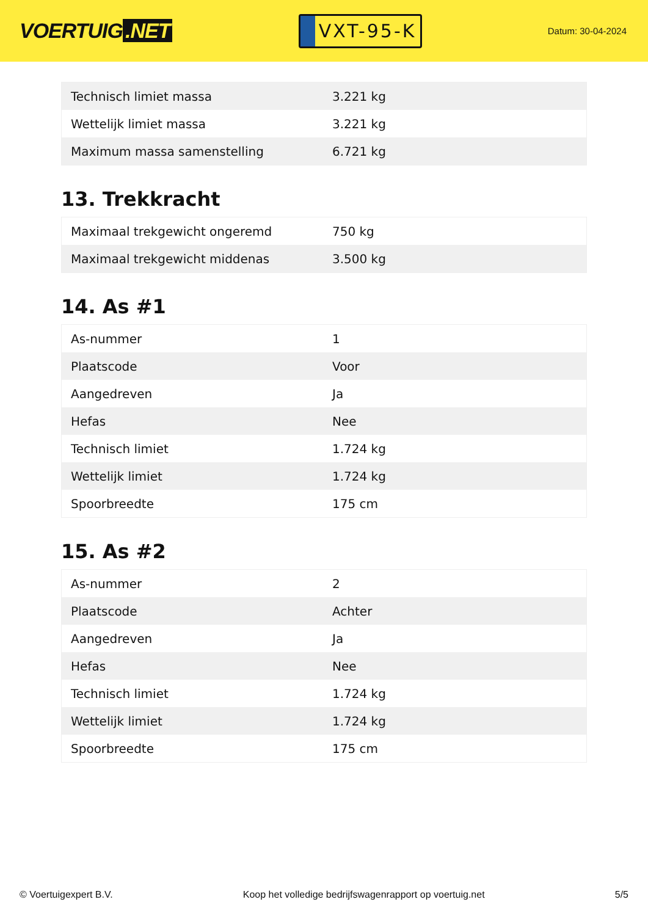VOERTUIG.NET
VXT-95-K
Datum: 30-04-2024
| Technisch limiet massa | 3.221 kg |
| Wettelijk limiet massa | 3.221 kg |
| Maximum massa samenstelling | 6.721 kg |
13. Trekkracht
| Maximaal trekgewicht ongeremd | 750 kg |
| Maximaal trekgewicht middenas | 3.500 kg |
14. As #1
| As-nummer | 1 |
| Plaatscode | Voor |
| Aangedreven | Ja |
| Hefas | Nee |
| Technisch limiet | 1.724 kg |
| Wettelijk limiet | 1.724 kg |
| Spoorbreedte | 175 cm |
15. As #2
| As-nummer | 2 |
| Plaatscode | Achter |
| Aangedreven | Ja |
| Hefas | Nee |
| Technisch limiet | 1.724 kg |
| Wettelijk limiet | 1.724 kg |
| Spoorbreedte | 175 cm |
© Voertuigexpert B.V. Koop het volledige bedrijfswagenrapport op voertuig.net 5/5